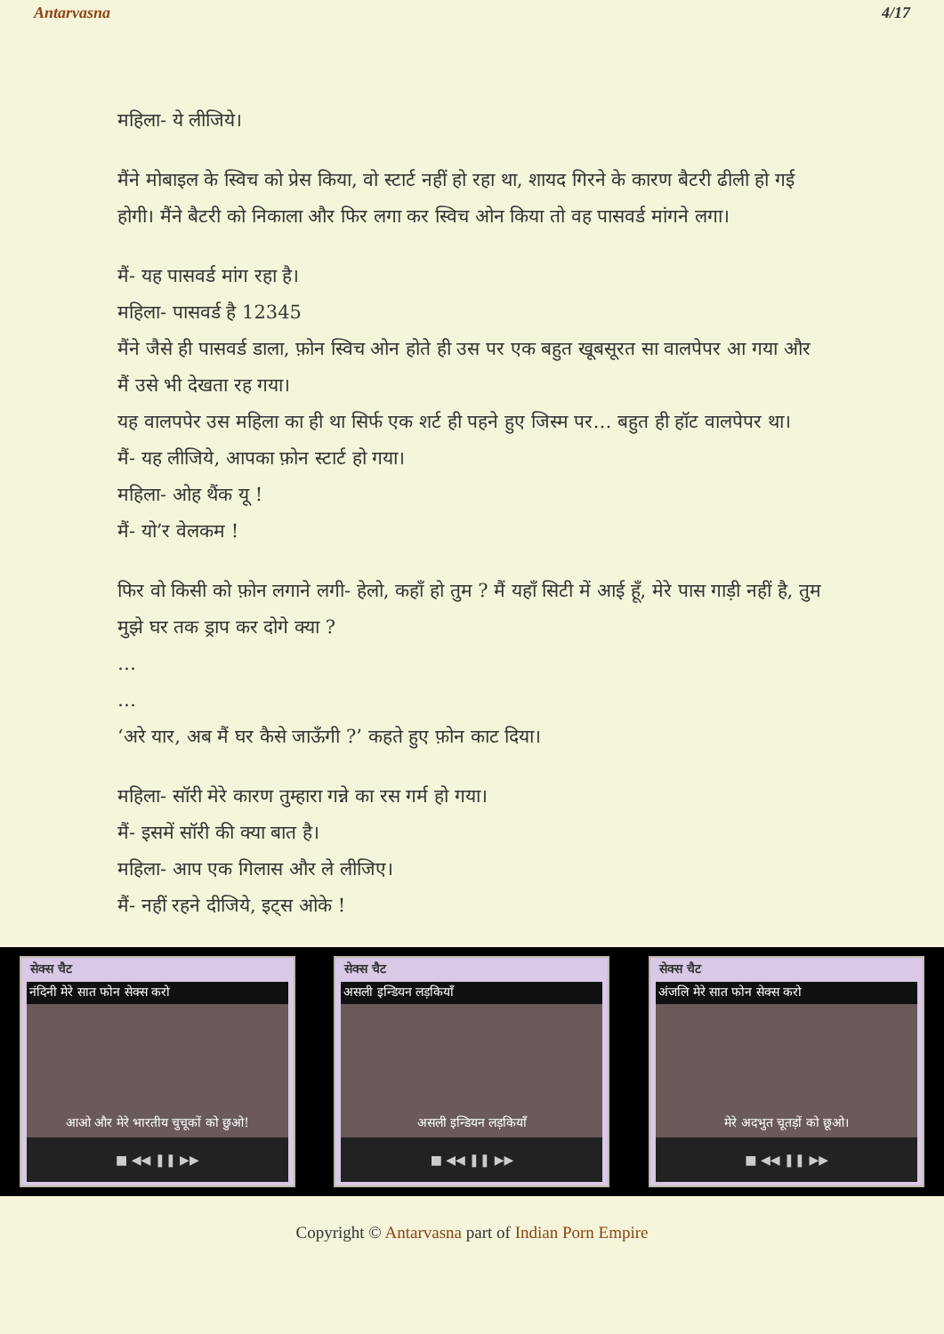Antarvasna 4/17
महिला- ये लीजिये।
मैंने मोबाइल के स्विच को प्रेस किया, वो स्टार्ट नहीं हो रहा था, शायद गिरने के कारण बैटरी ढीली हो गई होगी। मैंने बैटरी को निकाला और फिर लगा कर स्विच ओन किया तो वह पासवर्ड मांगने लगा।
मैं- यह पासवर्ड मांग रहा है।
महिला- पासवर्ड है 12345
मैंने जैसे ही पासवर्ड डाला, फ़ोन स्विच ओन होते ही उस पर एक बहुत खूबसूरत सा वालपेपर आ गया और मैं उसे भी देखता रह गया।
यह वालपपेर उस महिला का ही था सिर्फ एक शर्ट ही पहने हुए जिस्म पर… बहुत ही हॉट वालपेपर था।
मैं- यह लीजिये, आपका फ़ोन स्टार्ट हो गया।
महिला- ओह थैंक यू !
मैं- यो’र वेलकम !
फिर वो किसी को फ़ोन लगाने लगी- हेलो, कहाँ हो तुम ? मैं यहाँ सिटी में आई हूँ, मेरे पास गाड़ी नहीं है, तुम मुझे घर तक ड्राप कर दोगे क्या ?
…
…
‘अरे यार, अब मैं घर कैसे जाऊँगी ?’ कहते हुए फ़ोन काट दिया।
महिला- सॉरी मेरे कारण तुम्हारा गन्ने का रस गर्म हो गया।
मैं- इसमें सॉरी की क्या बात है।
महिला- आप एक गिलास और ले लीजिए।
मैं- नहीं रहने दीजिये, इट्स ओके !
सेक्स चैट
नंदिनी मेरे सात फोन सेक्स करो
आओ और मेरे भारतीय चुचूकों को छुओ!
■ ◀◀ ❚❚ ▶▶
सेक्स चैट
असली इन्डियन लड़कियाँ
असली इन्डियन लड़कियाँ
■ ◀◀ ❚❚ ▶▶
सेक्स चैट
अंजलि मेरे सात फोन सेक्स करो
मेरे अदभुत चूतड़ों को छूओ।
■ ◀◀ ❚❚ ▶▶
Copyright © Antarvasna part of Indian Porn Empire